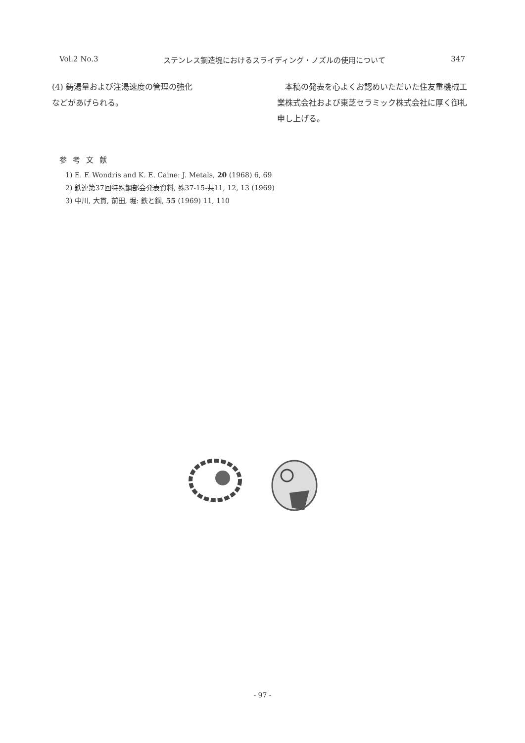Vol.2 No.3 ステンレス鋼造塊におけるスライディング・ノズルの使用について 347
(4) 鋳湯量および注湯速度の管理の強化
などがあげられる。
　本稿の発表を心よくお認めいただいた住友重機械工業株式会社および東芝セラミック株式会社に厚く御礼申し上げる。
参考文献
1) E. F. Wondris and K. E. Caine: J. Metals, 20 (1968) 6, 69
2) 鉄連第37回特殊鋼部会発表資料, 殊37-15-共11, 12, 13 (1969)
3) 中川, 大貫, 前田, 堀: 鉄と鋼, 55 (1969) 11, 110
- 97 -